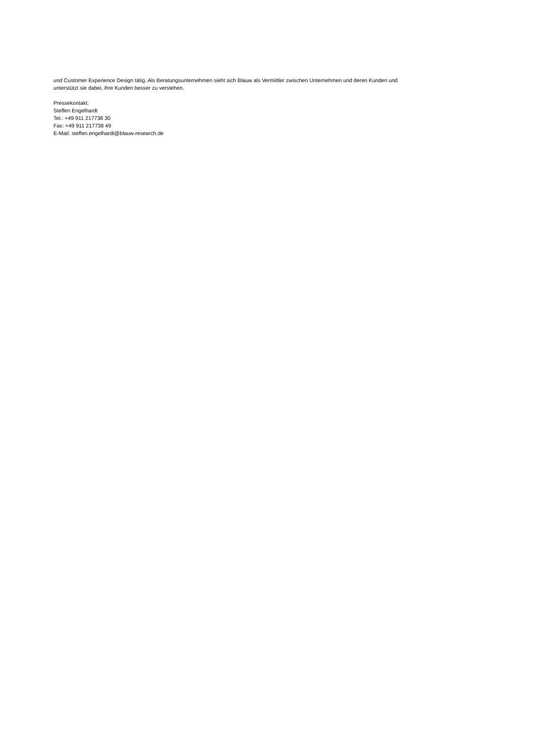und Customer Experience Design tätig. Als Beratungsunternehmen sieht sich Blauw als Vermittler zwischen Unternehmen und deren Kunden und
unterstützt sie dabei, ihre Kunden besser zu verstehen.
Pressekontakt:
Steffen Engelhardt
Tel.: +49 911 217738 30
Fax: +49 911 217738 49
E-Mail: steffen.engelhardt@blauw-research.de